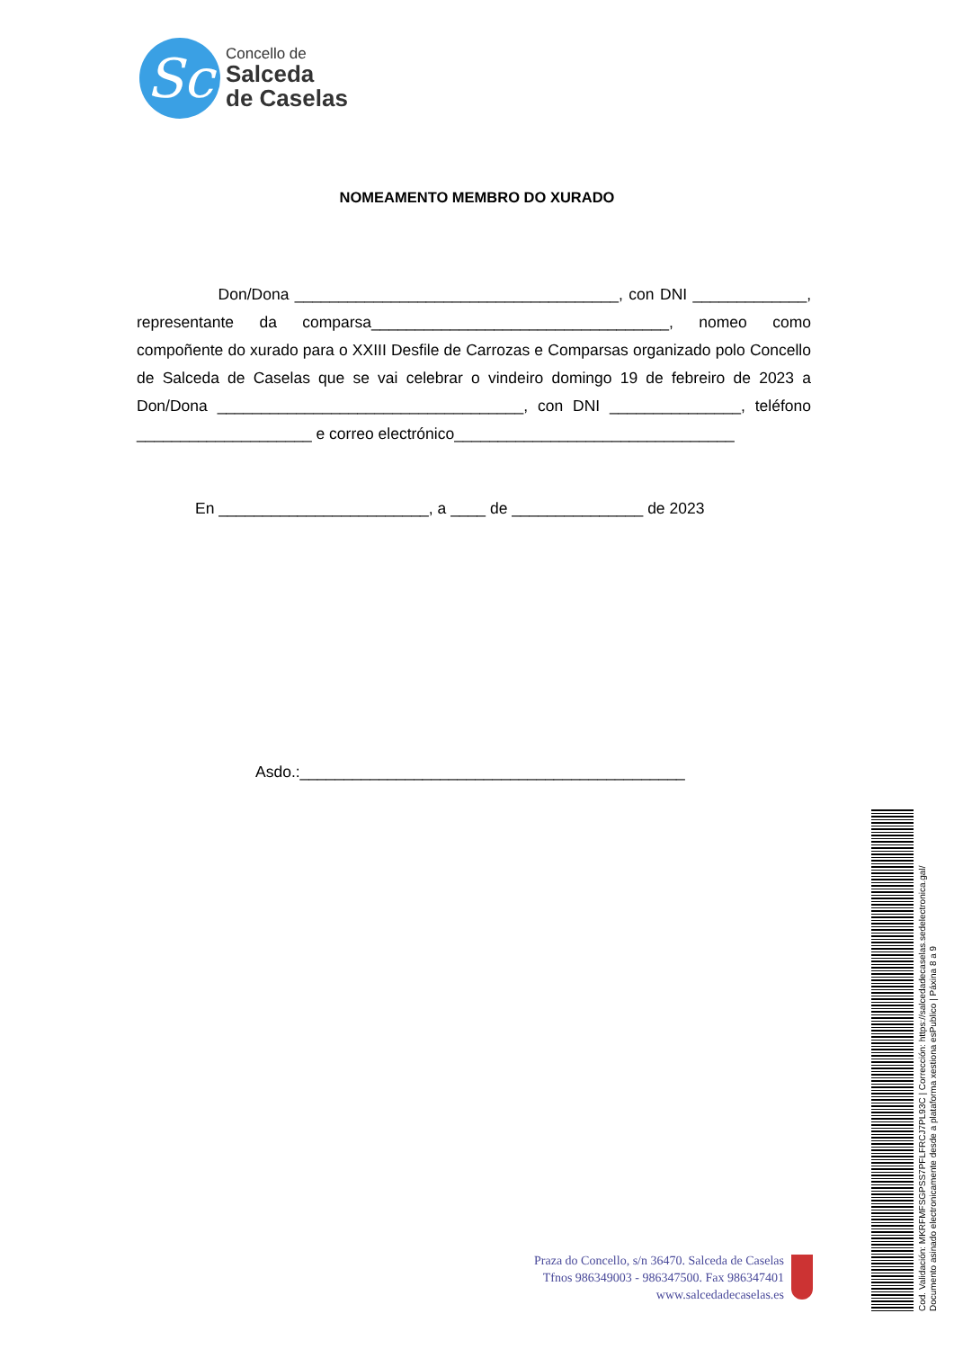Sc
Concello de
Salceda
de Caselas
NOMEAMENTO MEMBRO DO XURADO
Don/Dona _____________________________________, con DNI _____________, representante da comparsa__________________________________, nomeo como compoñente do xurado para o XXIII Desfile de Carrozas e Comparsas organizado polo Concello de Salceda de Caselas que se vai celebrar o vindeiro domingo 19 de febreiro de 2023 a Don/Dona ___________________________________, con DNI _______________, teléfono ____________________ e correo electrónico________________________________
En ________________________, a ____ de _______________ de 2023
Asdo.:____________________________________________
Praza do Concello, s/n 36470. Salceda de Caselas
Tfnos 986349003 - 986347500. Fax 986347401
www.salcedadecaselas.es
Cod. Validación: MKRFMFSGPSS7PFLFRCJ7PL93C | Corrección: https://salcedadecaselas.sedelectronica.gal/
Documento asinado electronicamente desde a plataforma xestiona esPublico | Páxina 8 a 9